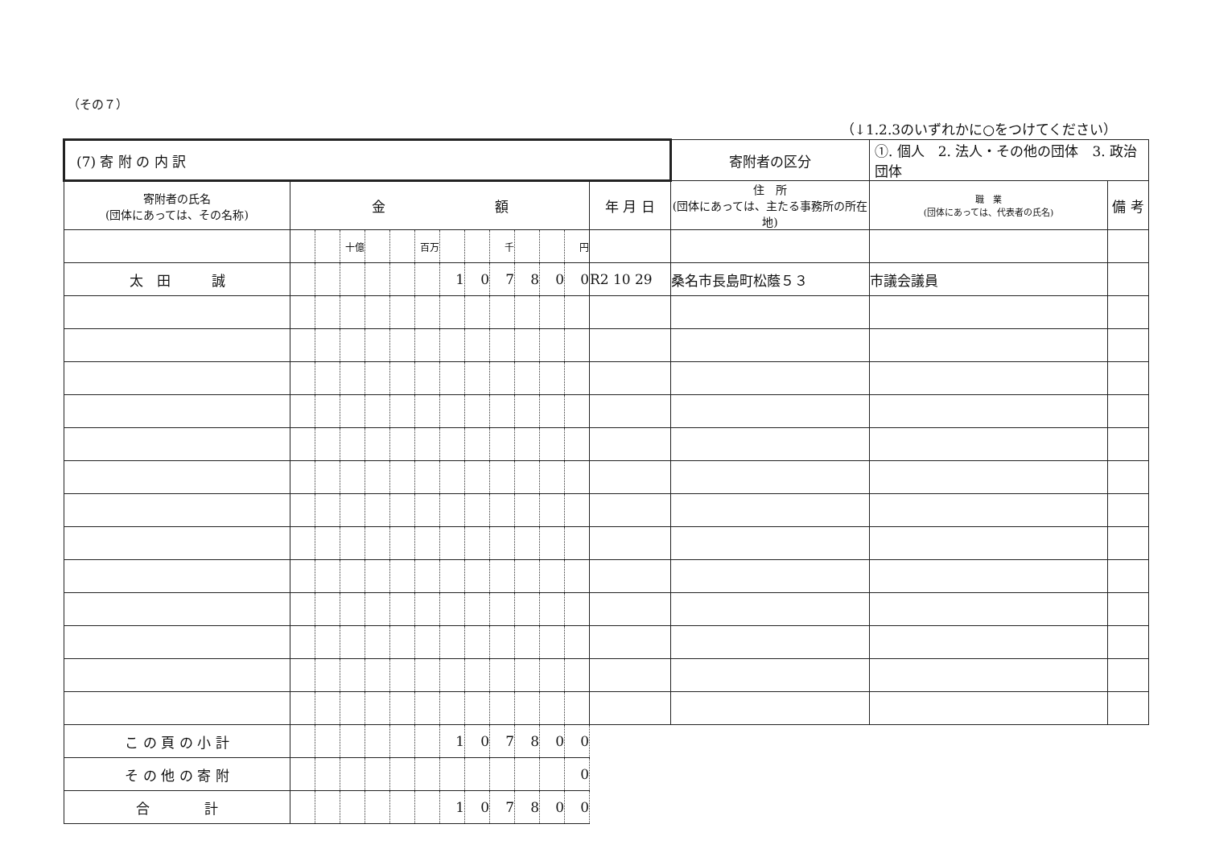（その７）
（↓1.2.3のいずれかに○をつけてください）
| (7) 寄 附 の 内 訳 | | | | | | | | | | | | | | 寄附者の区分 | ①. 個人 2. 法人・その他の団体 3. 政治団体 | | |
| 寄附者の氏名 (団体にあっては、その名称) | 金 額 | | | | | | | | | | | | 年 月 日 | 住 所 (団体にあっては、主たる事務所の所在地) | | 職 業 (団体にあっては、代表者の氏名) | 備 考 |
| | | | 十億 | | | 百万 | | | 千 | | | 円 | | | | | |
| 太 田 誠 | | | | | | | 1 | 0 | 7 | 8 | 0 | 0 | R2 10 29 | 桑名市長島町松蔭５３ | | 市議会議員 | |
| こ の 頁 の 小 計 | | | | | | | 1 | 0 | 7 | 8 | 0 | 0 | | | | | |
| そ の 他 の 寄 附 | | | | | | | | | | | | 0 | | | | | |
| 合 計 | | | | | | | 1 | 0 | 7 | 8 | 0 | 0 | | | | | |